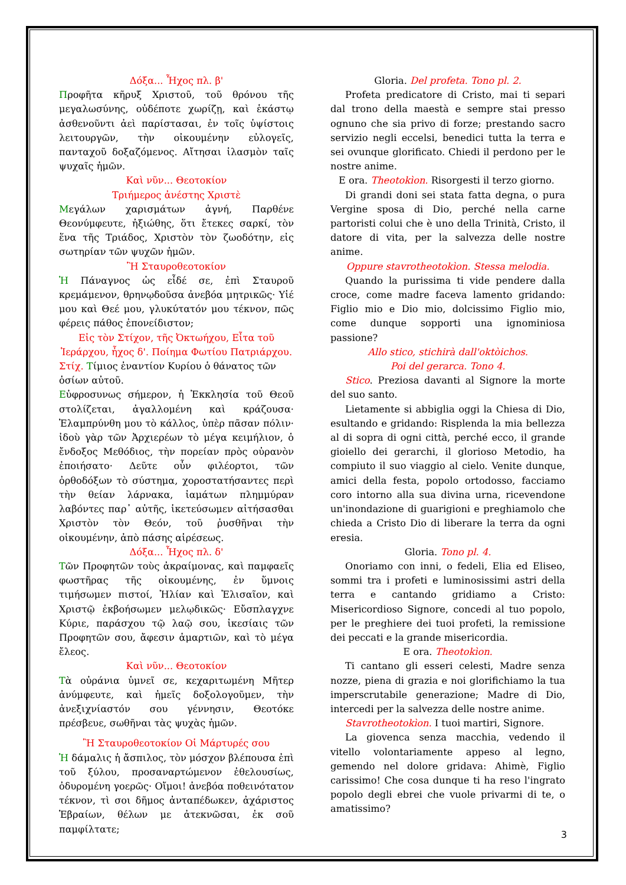Δόξα... Ἦχος πλ. β'
Προφῆτα κῆρυξ Χριστοῦ, τοῦ θρόνου τῆς μεγαλωσύνης, οὐδέποτε χωρίζῃ, καὶ ἑκάστῳ ἀσθενοῦντι ἀεὶ παρίστασαι, ἐν τοῖς ὑψίστοις λειτουργῶν, τὴν οἰκουμένην εὐλογεῖς, πανταχοῦ δοξαζόμενος. Αἴτησαι ἱλασμὸν ταῖς ψυχαῖς ἡμῶν.
Καὶ νῦν... Θεοτοκίον
Τριήμερος ἀνέστης Χριστὲ
Μεγάλων χαρισμάτων ἁγνή, Παρθένε Θεονύμφευτε, ἠξιώθης, ὅτι ἔτεκες σαρκί, τὸν ἕνα τῆς Τριάδος, Χριστὸν τὸν ζωοδότην, εἰς σωτηρίαν τῶν ψυχῶν ἡμῶν.
Ἢ Σταυροθεοτοκίον
Ἡ Πάναγνος ὡς εἶδέ σε, ἐπὶ Σταυροῦ κρεμάμενον, θρηνῳδοῦσα ἀνεβόα μητρικῶς· Υἱέ μου καὶ Θεέ μου, γλυκύτατόν μου τέκνον, πῶς φέρεις πάθος ἐπονείδιστον;
Εἰς τὸν Στίχον, τῆς Ὀκτωήχου, Εἶτα τοῦ Ἱεράρχου, ἦχος δ'. Ποίημα Φωτίου Πατριάρχου.
Στίχ. Τίμιος ἐναντίον Κυρίου ὁ θάνατος τῶν ὁσίων αὐτοῦ.
Εὐφροσυνως σήμερον, ἡ Ἐκκλησία τοῦ Θεοῦ στολίζεται, ἀγαλλομένη καὶ κράζουσα· Ἐλαμπρύνθη μου τὸ κάλλος, ὑπὲρ πᾶσαν πόλιν· ἰδοὺ γὰρ τῶν Ἀρχιερέων τὸ μέγα κειμήλιον, ὁ ἔνδοξος Μεθόδιος, τὴν πορείαν πρὸς οὐρανὸν ἐποιήσατο· Δεῦτε οὖν φιλέορτοι, τῶν ὀρθοδόξων τὸ σύστημα, χοροστατήσαντες περὶ τὴν θείαν λάρνακα, ἰαμάτων πλημμύραν λαβόντες παρ᾽ αὐτῆς, ἱκετεύσωμεν αἰτήσασθαι Χριστὸν τὸν Θεόν, τοῦ ῥυσθῆναι τὴν οἰκουμένην, ἀπὸ πάσης αἱρέσεως.
Δόξα... Ἦχος πλ. δ'
Τῶν Προφητῶν τοὺς ἀκραίμονας, καὶ παμφαεῖς φωστῆρας τῆς οἰκουμένης, ἐν ὕμνοις τιμήσωμεν πιστοί, Ἠλίαν καὶ Ἐλισαῖον, καὶ Χριστῷ ἐκβοήσωμεν μελῳδικῶς· Εὔσπλαγχνε Κύριε, παράσχου τῷ λαῷ σου, ἱκεσίαις τῶν Προφητῶν σου, ἄφεσιν ἁμαρτιῶν, καὶ τὸ μέγα ἔλεος.
Καὶ νῦν... Θεοτοκίον
Τὰ οὐράνια ὑμνεῖ σε, κεχαριτωμένη Μῆτερ ἀνύμφευτε, καὶ ἡμεῖς δοξολογοῦμεν, τὴν ἀνεξιχνίαστόν σου γέννησιν, Θεοτόκε πρέσβευε, σωθῆναι τὰς ψυχὰς ἡμῶν.
Ἢ Σταυροθεοτοκίον Οἱ Μάρτυρές σου
Ἡ δάμαλις ἡ ἄσπιλος, τὸν μόσχον βλέπουσα ἐπὶ τοῦ ξύλου, προσαναρτώμενον ἐθελουσίως, ὀδυρομένη γοερῶς· Οἴμοι! ἀνεβόα ποθεινότατον τέκνον, τὶ σοι δῆμος ἀνταπέδωκεν, ἀχάριστος Ἑβραίων, θέλων με ἀτεκνῶσαι, ἐκ σοῦ παμφίλτατε;
Gloria. Del profeta. Tono pl. 2.
Profeta predicatore di Cristo, mai ti separi dal trono della maestà e sempre stai presso ognuno che sia privo di forze; prestando sacro servizio negli eccelsi, benedici tutta la terra e sei ovunque glorificato. Chiedi il perdono per le nostre anime.
E ora. Theotokìon. Risorgesti il terzo giorno.
Di grandi doni sei stata fatta degna, o pura Vergine sposa di Dio, perché nella carne partoristi colui che è uno della Trinità, Cristo, il datore di vita, per la salvezza delle nostre anime.
Oppure stavrotheotokìon. Stessa melodia.
Quando la purissima ti vide pendere dalla croce, come madre faceva lamento gridando: Figlio mio e Dio mio, dolcissimo Figlio mio, come dunque sopporti una ignominiosa passione?
Allo stico, stichirà dall'oktòichos.
Poi del gerarca. Tono 4.
Stico. Preziosa davanti al Signore la morte del suo santo.
Lietamente si abbiglia oggi la Chiesa di Dio, esultando e gridando: Risplenda la mia bellezza al di sopra di ogni città, perché ecco, il grande gioiello dei gerarchi, il glorioso Metodio, ha compiuto il suo viaggio al cielo. Venite dunque, amici della festa, popolo ortodosso, facciamo coro intorno alla sua divina urna, ricevendone un'inondazione di guarigioni e preghiamolo che chieda a Cristo Dio di liberare la terra da ogni eresia.
Gloria. Tono pl. 4.
Onoriamo con inni, o fedeli, Elia ed Eliseo, sommi tra i profeti e luminosissimi astri della terra e cantando gridiamo a Cristo: Misericordioso Signore, concedi al tuo popolo, per le preghiere dei tuoi profeti, la remissione dei peccati e la grande misericordia.
E ora. Theotokìon.
Ti cantano gli esseri celesti, Madre senza nozze, piena di grazia e noi glorifichiamo la tua imperscrutabile generazione; Madre di Dio, intercedi per la salvezza delle nostre anime.
Stavrotheotokìon. I tuoi martiri, Signore.
La giovenca senza macchia, vedendo il vitello volontariamente appeso al legno, gemendo nel dolore gridava: Ahimè, Figlio carissimo! Che cosa dunque ti ha reso l'ingrato popolo degli ebrei che vuole privarmi di te, o amatissimo?
3